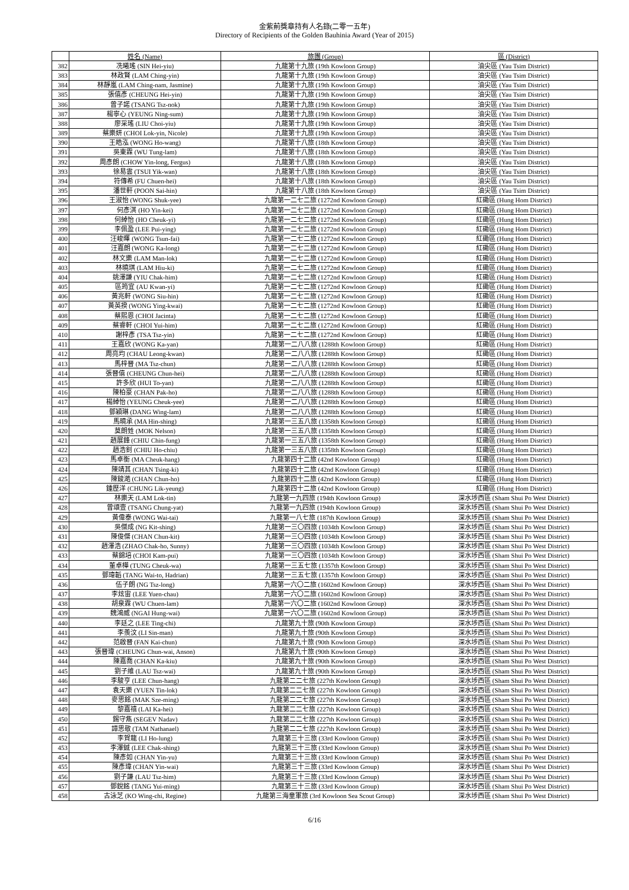金紫荊獎章持有人名錄(二零一五年)
Directory of Recipients of the Golden Bauhinia Award (Year of 2015)
| | 姓名 (Name) | 旅團 (Group) | 區 (District) |
| 382 | 冼曦瑤 (SIN Hei-yiu) | 九龍第十九旅 (19th Kowloon Group) | 油尖區 (Yau Tsim District) |
| 383 | 林政賢 (LAM Ching-yin) | 九龍第十九旅 (19th Kowloon Group) | 油尖區 (Yau Tsim District) |
| 384 | 林靜嵐 (LAM Ching-nam, Jasmine) | 九龍第十九旅 (19th Kowloon Group) | 油尖區 (Yau Tsim District) |
| 385 | 張僖彥 (CHEUNG Hei-yin) | 九龍第十九旅 (19th Kowloon Group) | 油尖區 (Yau Tsim District) |
| 386 | 曾子諾 (TSANG Tsz-nok) | 九龍第十九旅 (19th Kowloon Group) | 油尖區 (Yau Tsim District) |
| 387 | 楊寧心 (YEUNG Ning-sum) | 九龍第十九旅 (19th Kowloon Group) | 油尖區 (Yau Tsim District) |
| 388 | 廖采瑤 (LIU Choi-yiu) | 九龍第十九旅 (19th Kowloon Group) | 油尖區 (Yau Tsim District) |
| 389 | 蔡樂妍 (CHOI Lok-yin, Nicole) | 九龍第十九旅 (19th Kowloon Group) | 油尖區 (Yau Tsim District) |
| 390 | 王皓泓 (WONG Ho-wang) | 九龍第十八旅 (18th Kowloon Group) | 油尖區 (Yau Tsim District) |
| 391 | 吳東霖 (WU Tung-lam) | 九龍第十八旅 (18th Kowloon Group) | 油尖區 (Yau Tsim District) |
| 392 | 周彥朗 (CHOW Yin-long, Fergus) | 九龍第十八旅 (18th Kowloon Group) | 油尖區 (Yau Tsim District) |
| 393 | 徐易雲 (TSUI Yik-wan) | 九龍第十八旅 (18th Kowloon Group) | 油尖區 (Yau Tsim District) |
| 394 | 符傳希 (FU Chuen-hei) | 九龍第十八旅 (18th Kowloon Group) | 油尖區 (Yau Tsim District) |
| 395 | 潘世軒 (POON Sai-hin) | 九龍第十八旅 (18th Kowloon Group) | 油尖區 (Yau Tsim District) |
| 396 | 王淑怡 (WONG Shuk-yee) | 九龍第一二七二旅 (1272nd Kowloon Group) | 紅磡區 (Hung Hom District) |
| 397 | 何彥淇 (HO Yin-kei) | 九龍第一二七二旅 (1272nd Kowloon Group) | 紅磡區 (Hung Hom District) |
| 398 | 何綽怡 (HO Cheuk-yi) | 九龍第一二七二旅 (1272nd Kowloon Group) | 紅磡區 (Hung Hom District) |
| 399 | 李佩盈 (LEE Pui-ying) | 九龍第一二七二旅 (1272nd Kowloon Group) | 紅磡區 (Hung Hom District) |
| 400 | 汪峻暉 (WONG Tsun-fai) | 九龍第一二七二旅 (1272nd Kowloon Group) | 紅磡區 (Hung Hom District) |
| 401 | 汪嘉朗 (WONG Ka-long) | 九龍第一二七二旅 (1272nd Kowloon Group) | 紅磡區 (Hung Hom District) |
| 402 | 林文樂 (LAM Man-lok) | 九龍第一二七二旅 (1272nd Kowloon Group) | 紅磡區 (Hung Hom District) |
| 403 | 林曉琪 (LAM Hiu-ki) | 九龍第一二七二旅 (1272nd Kowloon Group) | 紅磡區 (Hung Hom District) |
| 404 | 姚澤謙 (YIU Chak-him) | 九龍第一二七二旅 (1272nd Kowloon Group) | 紅磡區 (Hung Hom District) |
| 405 | 區筠宜 (AU Kwan-yi) | 九龍第一二七二旅 (1272nd Kowloon Group) | 紅磡區 (Hung Hom District) |
| 406 | 黃兆軒 (WONG Siu-hin) | 九龍第一二七二旅 (1272nd Kowloon Group) | 紅磡區 (Hung Hom District) |
| 407 | 黃英揆 (WONG Ying-kwai) | 九龍第一二七二旅 (1272nd Kowloon Group) | 紅磡區 (Hung Hom District) |
| 408 | 蔡熙恩 (CHOI Jacinta) | 九龍第一二七二旅 (1272nd Kowloon Group) | 紅磡區 (Hung Hom District) |
| 409 | 蔡睿軒 (CHOI Yui-him) | 九龍第一二七二旅 (1272nd Kowloon Group) | 紅磡區 (Hung Hom District) |
| 410 | 謝梓彥 (TSA Tsz-yin) | 九龍第一二七二旅 (1272nd Kowloon Group) | 紅磡區 (Hung Hom District) |
| 411 | 王嘉欣 (WONG Ka-yan) | 九龍第一二八八旅 (1288th Kowloon Group) | 紅磡區 (Hung Hom District) |
| 412 | 周亮均 (CHAU Leong-kwan) | 九龍第一二八八旅 (1288th Kowloon Group) | 紅磡區 (Hung Hom District) |
| 413 | 馬梓晉 (MA Tsz-chun) | 九龍第一二八八旅 (1288th Kowloon Group) | 紅磡區 (Hung Hom District) |
| 414 | 張晉僖 (CHEUNG Chun-hei) | 九龍第一二八八旅 (1288th Kowloon Group) | 紅磡區 (Hung Hom District) |
| 415 | 許多欣 (HUI To-yan) | 九龍第一二八八旅 (1288th Kowloon Group) | 紅磡區 (Hung Hom District) |
| 416 | 陳柏豪 (CHAN Pak-ho) | 九龍第一二八八旅 (1288th Kowloon Group) | 紅磡區 (Hung Hom District) |
| 417 | 楊綽怡 (YEUNG Cheuk-yee) | 九龍第一二八八旅 (1288th Kowloon Group) | 紅磡區 (Hung Hom District) |
| 418 | 鄧穎琳 (DANG Wing-lam) | 九龍第一二八八旅 (1288th Kowloon Group) | 紅磡區 (Hung Hom District) |
| 419 | 馬曉承 (MA Hin-shing) | 九龍第一三五八旅 (1358th Kowloon Group) | 紅磡區 (Hung Hom District) |
| 420 | 莫朗甡 (MOK Nelson) | 九龍第一三五八旅 (1358th Kowloon Group) | 紅磡區 (Hung Hom District) |
| 421 | 趙展鋒 (CHIU Chin-fung) | 九龍第一三五八旅 (1358th Kowloon Group) | 紅磡區 (Hung Hom District) |
| 422 | 趙浩釗 (CHIU Ho-chiu) | 九龍第一三五八旅 (1358th Kowloon Group) | 紅磡區 (Hung Hom District) |
| 423 | 馬卓衡 (MA Cheuk-hang) | 九龍第四十二旅 (42nd Kowloon Group) | 紅磡區 (Hung Hom District) |
| 424 | 陳靖其 (CHAN Tsing-ki) | 九龍第四十二旅 (42nd Kowloon Group) | 紅磡區 (Hung Hom District) |
| 425 | 陳鋑澔 (CHAN Chun-ho) | 九龍第四十二旅 (42nd Kowloon Group) | 紅磡區 (Hung Hom District) |
| 426 | 鍾歷洋 (CHUNG Lik-yeung) | 九龍第四十二旅 (42nd Kowloon Group) | 紅磡區 (Hung Hom District) |
| 427 | 林樂天 (LAM Lok-tin) | 九龍第一九四旅 (194th Kowloon Group) | 深水埗西區 (Sham Shui Po West District) |
| 428 | 曾頌壹 (TSANG Chung-yat) | 九龍第一九四旅 (194th Kowloon Group) | 深水埗西區 (Sham Shui Po West District) |
| 429 | 黃偉泰 (WONG Wai-tai) | 九龍第一八七旅 (187th Kowloon Group) | 深水埗西區 (Sham Shui Po West District) |
| 430 | 吳傑成 (NG Kit-shing) | 九龍第一三〇四旅 (1034th Kowloon Group) | 深水埗西區 (Sham Shui Po West District) |
| 431 | 陳俊傑 (CHAN Chun-kit) | 九龍第一三〇四旅 (1034th Kowloon Group) | 深水埗西區 (Sham Shui Po West District) |
| 432 | 趙澤浩 (ZHAO Chak-ho, Sunny) | 九龍第一三〇四旅 (1034th Kowloon Group) | 深水埗西區 (Sham Shui Po West District) |
| 433 | 蔡錦培 (CHOI Kam-pui) | 九龍第一三〇四旅 (1034th Kowloon Group) | 深水埗西區 (Sham Shui Po West District) |
| 434 | 董卓樺 (TUNG Cheuk-wa) | 九龍第一三五七旅 (1357th Kowloon Group) | 深水埗西區 (Sham Shui Po West District) |
| 435 | 鄧瑋韜 (TANG Wai-to, Hadrian) | 九龍第一三五七旅 (1357th Kowloon Group) | 深水埗西區 (Sham Shui Po West District) |
| 436 | 伍子朗 (NG Tsz-long) | 九龍第一六〇二旅 (1602nd Kowloon Group) | 深水埗西區 (Sham Shui Po West District) |
| 437 | 李炫宙 (LEE Yuen-chau) | 九龍第一六〇二旅 (1602nd Kowloon Group) | 深水埗西區 (Sham Shui Po West District) |
| 438 | 胡泉霖 (WU Chuen-lam) | 九龍第一六〇二旅 (1602nd Kowloon Group) | 深水埗西區 (Sham Shui Po West District) |
| 439 | 魏鴻威 (NGAI Hung-wai) | 九龍第一六〇二旅 (1602nd Kowloon Group) | 深水埗西區 (Sham Shui Po West District) |
| 440 | 李廷之 (LEE Ting-chi) | 九龍第九十旅 (90th Kowloon Group) | 深水埗西區 (Sham Shui Po West District) |
| 441 | 李羨汶 (LI Sin-man) | 九龍第九十旅 (90th Kowloon Group) | 深水埗西區 (Sham Shui Po West District) |
| 442 | 范啟晉 (FAN Kai-chun) | 九龍第九十旅 (90th Kowloon Group) | 深水埗西區 (Sham Shui Po West District) |
| 443 | 張晉瑋 (CHEUNG Chun-wai, Anson) | 九龍第九十旅 (90th Kowloon Group) | 深水埗西區 (Sham Shui Po West District) |
| 444 | 陳嘉喬 (CHAN Ka-kiu) | 九龍第九十旅 (90th Kowloon Group) | 深水埗西區 (Sham Shui Po West District) |
| 445 | 劉子維 (LAU Tsz-wai) | 九龍第九十旅 (90th Kowloon Group) | 深水埗西區 (Sham Shui Po West District) |
| 446 | 李駿亨 (LEE Chun-hang) | 九龍第二二七旅 (227th Kowloon Group) | 深水埗西區 (Sham Shui Po West District) |
| 447 | 袁天樂 (YUEN Tin-lok) | 九龍第二二七旅 (227th Kowloon Group) | 深水埗西區 (Sham Shui Po West District) |
| 448 | 麥思銘 (MAK Sze-ming) | 九龍第二二七旅 (227th Kowloon Group) | 深水埗西區 (Sham Shui Po West District) |
| 449 | 黎嘉禧 (LAI Ka-hei) | 九龍第二二七旅 (227th Kowloon Group) | 深水埗西區 (Sham Shui Po West District) |
| 450 | 錫守雋 (SEGEV Nadav) | 九龍第二二七旅 (227th Kowloon Group) | 深水埗西區 (Sham Shui Po West District) |
| 451 | 譚思敬 (TAM Nathanael) | 九龍第二二七旅 (227th Kowloon Group) | 深水埗西區 (Sham Shui Po West District) |
| 452 | 李賀龍 (LI Ho-lung) | 九龍第三十三旅 (33rd Kowloon Group) | 深水埗西區 (Sham Shui Po West District) |
| 453 | 李澤鋮 (LEE Chak-shing) | 九龍第三十三旅 (33rd Kowloon Group) | 深水埗西區 (Sham Shui Po West District) |
| 454 | 陳彥如 (CHAN Yin-yu) | 九龍第三十三旅 (33rd Kowloon Group) | 深水埗西區 (Sham Shui Po West District) |
| 455 | 陳彥瑋 (CHAN Yin-wai) | 九龍第三十三旅 (33rd Kowloon Group) | 深水埗西區 (Sham Shui Po West District) |
| 456 | 劉子謙 (LAU Tsz-him) | 九龍第三十三旅 (33rd Kowloon Group) | 深水埗西區 (Sham Shui Po West District) |
| 457 | 鄧銳銘 (TANG Yui-ming) | 九龍第三十三旅 (33rd Kowloon Group) | 深水埗西區 (Sham Shui Po West District) |
| 458 | 古泳芝 (KO Wing-chi, Regine) | 九龍第三海童軍旅 (3rd Kowloon Sea Scout Group) | 深水埗西區 (Sham Shui Po West District) |
6/16